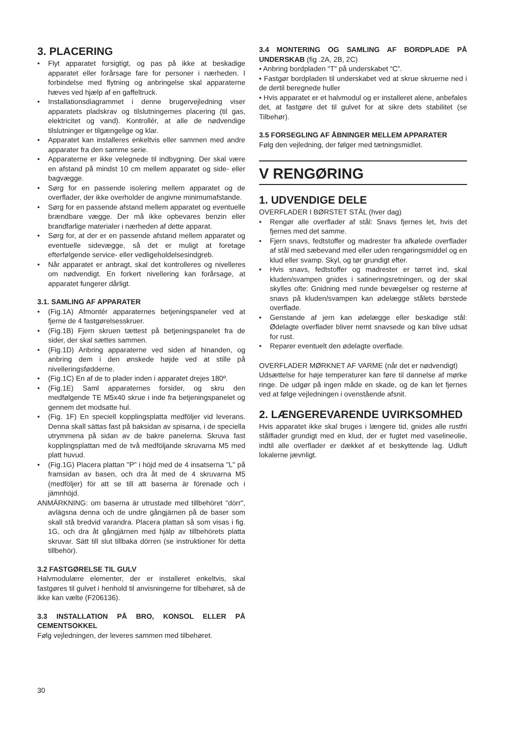3. PLACERING
Flyt apparatet forsigtigt, og pas på ikke at beskadige apparatet eller forårsage fare for personer i nærheden. I forbindelse med flytning og anbringelse skal apparaterne hæves ved hjælp af en gaffeltruck.
Installationsdiagrammet i denne brugervejledning viser apparatets pladskrav og tilslutningernes placering (til gas, elektricitet og vand). Kontrollér, at alle de nødvendige tilslutninger er tilgængelige og klar.
Apparatet kan installeres enkeltvis eller sammen med andre apparater fra den samme serie.
Apparaterne er ikke velegnede til indbygning. Der skal være en afstand på mindst 10 cm mellem apparatet og side- eller bagvægge.
Sørg for en passende isolering mellem apparatet og de overflader, der ikke overholder de angivne minimumafstande.
Sørg for en passende afstand mellem apparatet og eventuelle brændbare vægge. Der må ikke opbevares benzin eller brandfarlige materialer i nærheden af dette apparat.
Sørg for, at der er en passende afstand mellem apparatet og eventuelle sidevægge, så det er muligt at foretage efterfølgende service- eller vedligeholdelsesindgreb.
Når apparatet er anbragt, skal det kontrolleres og nivelleres om nødvendigt. En forkert nivellering kan forårsage, at apparatet fungerer dårligt.
3.1. SAMLING AF APPARATER
(Fig.1A) Afmontér apparaternes betjeningspaneler ved at fjerne de 4 fastgørelsesskruer.
(Fig.1B) Fjern skruen tættest på betjeningspanelet fra de sider, der skal sættes sammen.
(Fig.1D) Anbring apparaterne ved siden af hinanden, og anbring dem i den ønskede højde ved at stille på nivelleringsfødderne.
(Fig.1C) En af de to plader inden i apparatet drejes 180º.
(Fig.1E) Saml apparaternes forsider, og skru den medfølgende TE M5x40 skrue i inde fra betjeningspanelet og gennem det modsatte hul.
(Fig. 1F) En speciell kopplingsplatta medföljer vid leverans. Denna skall sättas fast på baksidan av spisarna, i de speciella utrymmena på sidan av de bakre panelerna. Skruva fast kopplingsplattan med de två medföljande skruvarna M5 med platt huvud.
(Fig.1G) Placera plattan "P" i höjd med de 4 insatserna "L" på framsidan av basen, och dra åt med de 4 skruvarna M5 (medföljer) för att se till att baserna är förenade och i jämnhöjd.
ANMÄRKNING: om baserna är utrustade med tillbehöret "dörr", avlägsna denna och de undre gångjärnen på de baser som skall stå bredvid varandra. Placera plattan så som visas i fig. 1G, och dra åt gångjärnen med hjälp av tillbehörets platta skruvar. Sätt till slut tillbaka dörren (se instruktioner för detta tillbehör).
3.2 FASTGØRELSE TIL GULV
Halvmodulære elementer, der er installeret enkeltvis, skal fastgøres til gulvet i henhold til anvisningerne for tilbehøret, så de ikke kan vælte (F206136).
3.3 INSTALLATION PÅ BRO, KONSOL ELLER PÅ CEMENTSOKKEL
Følg vejledningen, der leveres sammen med tilbehøret.
3.4 MONTERING OG SAMLING AF BORDPLADE PÅ UNDERSKAB (fig .2A, 2B, 2C)
• Anbring bordpladen “T” på underskabet “C”.
• Fastgør bordpladen til underskabet ved at skrue skruerne ned i de dertil beregnede huller
• Hvis apparatet er et halvmodul og er installeret alene, anbefales det, at fastgøre det til gulvet for at sikre dets stabilitet (se Tilbehør).
3.5 FORSEGLING AF ÅBNINGER MELLEM APPARATER
Følg den vejledning, der følger med tætningsmidlet.
V RENGØRING
1. UDVENDIGE DELE
OVERFLADER I BØRSTET STÅL (hver dag)
Rengør alle overflader af stål: Snavs fjernes let, hvis det fjernes med det samme.
Fjern snavs, fedtstoffer og madrester fra afkølede overflader af stål med sæbevand med eller uden rengøringsmiddel og en klud eller svamp. Skyl, og tør grundigt efter.
Hvis snavs, fedtstoffer og madrester er tørret ind, skal kluden/svampen gnides i satineringsretningen, og der skal skylles ofte: Gnidning med runde bevægelser og resterne af snavs på kluden/svampen kan ødelægge stålets børstede overflade.
Genstande af jern kan ødelægge eller beskadige stål: Ødelagte overflader bliver nemt snavsede og kan blive udsat for rust.
Reparer eventuelt den ødelagte overflade.
OVERFLADER MØRKNET AF VARME (når det er nødvendigt)
Udsættelse for høje temperaturer kan føre til dannelse af mørke ringe. De udgør på ingen måde en skade, og de kan let fjernes ved at følge vejledningen i ovenstående afsnit.
2. LÆNGEREVARENDE UVIRKSOMHED
Hvis apparatet ikke skal bruges i længere tid, gnides alle rustfri stålflader grundigt med en klud, der er fugtet med vaselineolie, indtil alle overflader er dækket af et beskyttende lag. Udluft lokalerne jævnligt.
30